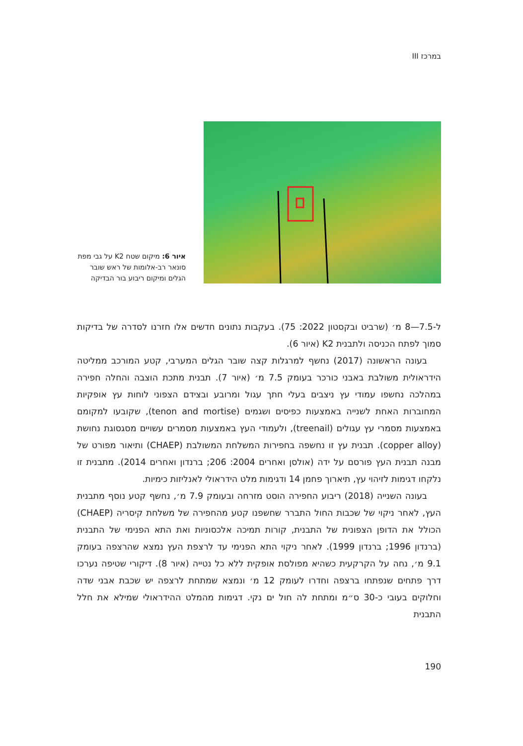במרכז III
איור 6: מיקום שטח K2 על גבי מפת סונאר רב-אלומות של ראש שובר הגלים ומיקום ריבוע בור הבדיקה
ל-7.5—8 מ׳ (שרביט ובקסטון 2022: 75). בעקבות נתונים חדשים אלו חזרנו לסדרה של בדיקות סמוך לפתח הכניסה ולתבנית K2 (איור 6).
בעונה הראשונה (2017) נחשף למרגלות קצה שובר הגלים המערבי, קטע המורכב ממליטה הידראולית משולבת באבני כורכר בעומק 7.5 מ׳ (איור 7). תבנית מתכת הוצבה והחלה חפירה במהלכה נחשפו עמודי עץ ניצבים בעלי חתך עגול ומרובע ובצידם הצפוני לוחות עץ אופקיות המחוברות האחת לשנייה באמצעות כפיסים ושגמים (tenon and mortise), שקובעו למקומם באמצעות מסמרי עץ עגולים (treenail), ולעמודי העץ באמצעות מסמרים עשויים מסגסוגת נחושת (copper alloy). תבנית עץ זו נחשפה בחפירות המשלחת המשולבת (CHAEP) ותיאור מפורט של מבנה תבנית העץ פורסם על ידה (אולסן ואחרים 2004: 206; ברנדון ואחרים 2014). מתבנית זו נלקחו דגימות לזיהוי עץ, תיארוך פחמן 14 ודגימות מלט הידראולי לאנליזות כימיות.
בעונה השנייה (2018) ריבוע החפירה הוסט מזרחה ובעומק 7.9 מ׳, נחשף קטע נוסף מתבנית העץ, לאחר ניקוי של שכבות החול התברר שחשפנו קטע מהחפירה של משלחת קיסריה (CHAEP) הכולל את הדופן הצפונית של התבנית, קורות תמיכה אלכסוניות ואת התא הפנימי של התבנית (ברנדון 1996; ברנדון 1999). לאחר ניקוי התא הפנימי עד לרצפת העץ נמצא שהרצפה בעומק 9.1 מ׳, נחה על הקרקעית כשהיא מפולסת אופקית ללא כל נטייה (איור 8). דיקורי שטיפה נערכו דרך פתחים שנפתחו ברצפה וחדרו לעומק 12 מ׳ ונמצא שמתחת לרצפה יש שכבת אבני שדה וחלוקים בעובי כ-30 ס״מ ומתחת לה חול ים נקי. דגימות מהמלט ההידראולי שמילא את חלל התבנית
190